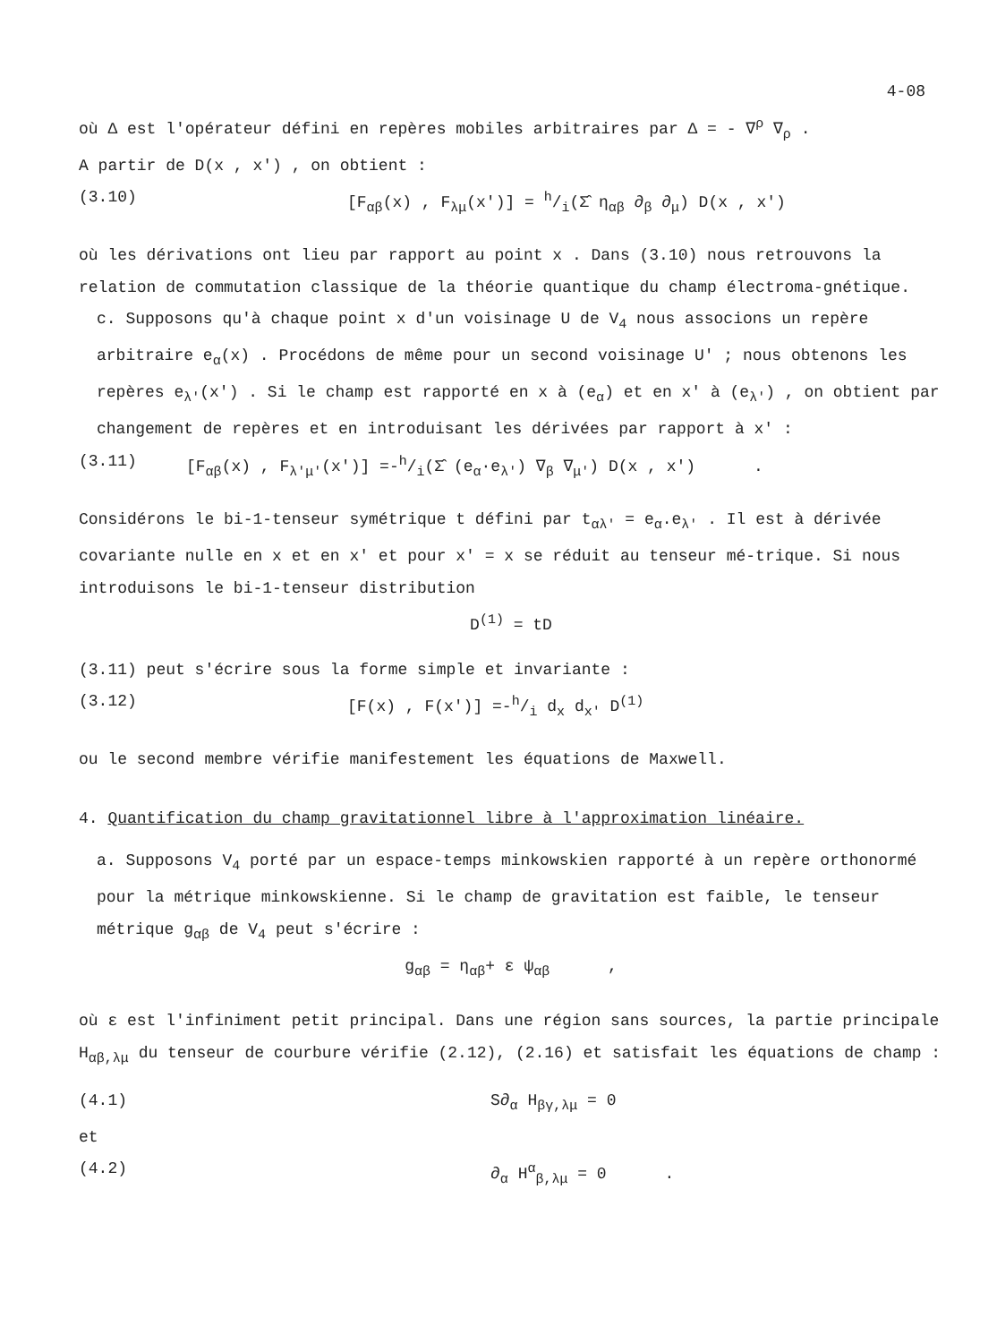4-08
où Δ est l'opérateur défini en repères mobiles arbitraires par Δ = - ∇<sup>ρ</sup> ∇<sub>ρ</sub> .
A partir de D(x , x') , on obtient :
(3.10) [F<sub>αβ</sub>(x) , F<sub>λμ</sub>(x')] = h/i(Σ̂ η<sub>αβ</sub> ∂<sub>β</sub> ∂<sub>μ</sub>) D(x , x')
où les dérivations ont lieu par rapport au point x . Dans (3.10) nous retrouvons la relation de commutation classique de la théorie quantique du champ électroma-gnétique.
c. Supposons qu'à chaque point x d'un voisinage U de V<sub>4</sub> nous associons un repère arbitraire e<sub>α</sub>(x) . Procédons de même pour un second voisinage U' ; nous obtenons les repères e<sub>λ'</sub>(x') . Si le champ est rapporté en x à (e<sub>α</sub>) et en x' à (e<sub>λ'</sub>) , on obtient par changement de repères et en introduisant les dérivées par rapport à x' :
(3.11) [F<sub>αβ</sub>(x) , F<sub>λ'μ'</sub>(x')] =-h/i(Σ̂ (e<sub>α</sub>·e<sub>λ'</sub>) ∇<sub>β</sub> ∇<sub>μ'</sub>) D(x , x') .
Considérons le bi-1-tenseur symétrique t défini par t<sub>αλ'</sub> = e<sub>α</sub>.e<sub>λ'</sub> . Il est à dérivée covariante nulle en x et en x' et pour x' = x se réduit au tenseur mé-trique. Si nous introduisons le bi-1-tenseur distribution
D<sup>(1)</sup> = tD
(3.11) peut s'écrire sous la forme simple et invariante :
(3.12) [F(x) , F(x')] =-h/i d<sub>x</sub> d<sub>x'</sub> D<sup>(1)</sup>
ou le second membre vérifie manifestement les équations de Maxwell.
4. Quantification du champ gravitationnel libre à l'approximation linéaire.
a. Supposons V<sub>4</sub> porté par un espace-temps minkowskien rapporté à un repère orthonormé pour la métrique minkowskienne. Si le champ de gravitation est faible, le tenseur métrique g<sub>αβ</sub> de V<sub>4</sub> peut s'écrire :
g<sub>αβ</sub> = η<sub>αβ</sub>+ ε ψ<sub>αβ</sub> ,
où ε est l'infiniment petit principal. Dans une région sans sources, la partie principale H<sub>αβ,λμ</sub> du tenseur de courbure vérifie (2.12), (2.16) et satisfait les équations de champ :
(4.1) S∂<sub>α</sub> H<sub>βγ,λμ</sub> = 0
et
(4.2) ∂<sub>α</sub> H<sup>α</sup><sub>β,λμ</sub> = 0 .